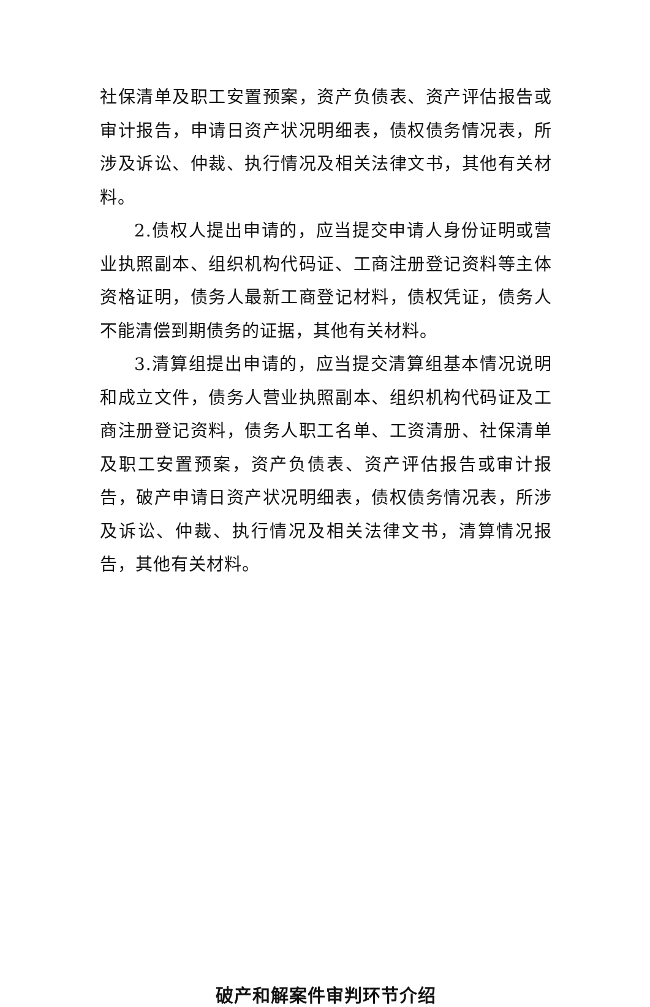社保清单及职工安置预案，资产负债表、资产评估报告或审计报告，申请日资产状况明细表，债权债务情况表，所涉及诉讼、仲裁、执行情况及相关法律文书，其他有关材料。
2.债权人提出申请的，应当提交申请人身份证明或营业执照副本、组织机构代码证、工商注册登记资料等主体资格证明，债务人最新工商登记材料，债权凭证，债务人不能清偿到期债务的证据，其他有关材料。
3.清算组提出申请的，应当提交清算组基本情况说明和成立文件，债务人营业执照副本、组织机构代码证及工商注册登记资料，债务人职工名单、工资清册、社保清单及职工安置预案，资产负债表、资产评估报告或审计报告，破产申请日资产状况明细表，债权债务情况表，所涉及诉讼、仲裁、执行情况及相关法律文书，清算情况报告，其他有关材料。
破产和解案件审判环节介绍